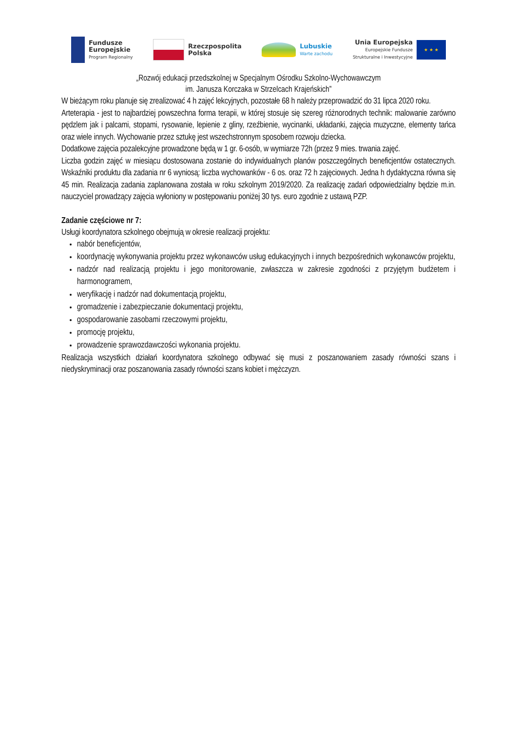Fundusze
Europejskie
Program Regionalny
Rzeczpospolita
Polska
Lubuskie
Warte zachodu
Unia Europejska
Europejskie Fundusze
Strukturalne i Inwestycyjne
★ ★ ★
„Rozwój edukacji przedszkolnej w Specjalnym Ośrodku Szkolno-Wychowawczym
im. Janusza Korczaka w Strzelcach Krajeńskich”
W bieżącym roku planuje się zrealizować 4 h zajęć lekcyjnych, pozostałe 68 h należy przeprowadzić do 31 lipca 2020 roku.
Arteterapia - jest to najbardziej powszechna forma terapii, w której stosuje się szereg różnorodnych technik: malowanie zarówno pędzlem jak i palcami, stopami, rysowanie, lepienie z gliny, rzeźbienie, wycinanki, układanki, zajęcia muzyczne, elementy tańca oraz wiele innych. Wychowanie przez sztukę jest wszechstronnym sposobem rozwoju dziecka.
Dodatkowe zajęcia pozalekcyjne prowadzone będą w 1 gr. 6-osób, w wymiarze 72h (przez 9 mies. trwania zajęć.
Liczba godzin zajęć w miesiącu dostosowana zostanie do indywidualnych planów poszczególnych beneficjentów ostatecznych. Wskaźniki produktu dla zadania nr 6 wyniosą: liczba wychowanków - 6 os. oraz 72 h zajęciowych. Jedna h dydaktyczna równa się 45 min. Realizacja zadania zaplanowana została w roku szkolnym 2019/2020. Za realizację zadań odpowiedzialny będzie m.in. nauczyciel prowadzący zajęcia wyłoniony w postępowaniu poniżej 30 tys. euro zgodnie z ustawą PZP.
Zadanie częściowe nr 7:
Usługi koordynatora szkolnego obejmują w okresie realizacji projektu:
nabór beneficjentów,
koordynację wykonywania projektu przez wykonawców usług edukacyjnych i innych bezpośrednich wykonawców projektu,
nadzór nad realizacją projektu i jego monitorowanie, zwłaszcza w zakresie zgodności z przyjętym budżetem i harmonogramem,
weryfikację i nadzór nad dokumentacją projektu,
gromadzenie i zabezpieczanie dokumentacji projektu,
gospodarowanie zasobami rzeczowymi projektu,
promocję projektu,
prowadzenie sprawozdawczości wykonania projektu.
Realizacja wszystkich działań koordynatora szkolnego odbywać się musi z poszanowaniem zasady równości szans i niedyskryminacji oraz poszanowania zasady równości szans kobiet i mężczyzn.